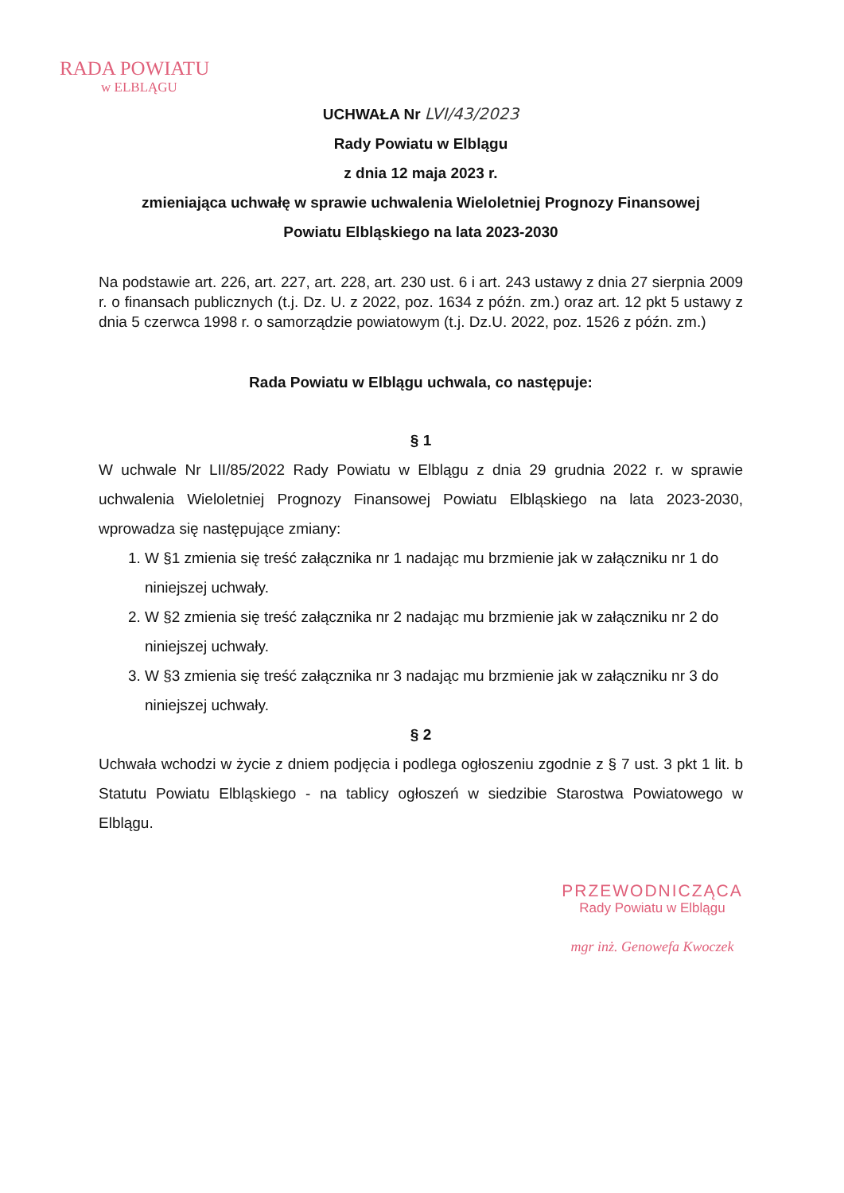RADA POWIATU
w ELBLĄGU
UCHWAŁA Nr LVI/43/2023
Rady Powiatu w Elblągu
z dnia 12 maja 2023 r.
zmieniająca uchwałę w sprawie uchwalenia Wieloletniej Prognozy Finansowej
Powiatu Elbląskiego na lata 2023-2030
Na podstawie art. 226, art. 227, art. 228, art. 230 ust. 6 i art. 243 ustawy z dnia 27 sierpnia 2009 r. o finansach publicznych (t.j. Dz. U. z 2022, poz. 1634 z późn. zm.) oraz art. 12 pkt 5 ustawy z dnia 5 czerwca 1998 r. o samorządzie powiatowym (t.j. Dz.U. 2022, poz. 1526 z późn. zm.)
Rada Powiatu w Elblągu uchwala, co następuje:
§ 1
W uchwale Nr LII/85/2022 Rady Powiatu w Elblągu z dnia 29 grudnia 2022 r. w sprawie uchwalenia Wieloletniej Prognozy Finansowej Powiatu Elbląskiego na lata 2023-2030, wprowadza się następujące zmiany:
1. W §1 zmienia się treść załącznika nr 1 nadając mu brzmienie jak w załączniku nr 1 do niniejszej uchwały.
2. W §2 zmienia się treść załącznika nr 2 nadając mu brzmienie jak w załączniku nr 2 do niniejszej uchwały.
3. W §3 zmienia się treść załącznika nr 3 nadając mu brzmienie jak w załączniku nr 3 do niniejszej uchwały.
§ 2
Uchwała wchodzi w życie z dniem podjęcia i podlega ogłoszeniu zgodnie z § 7 ust. 3 pkt 1 lit. b Statutu Powiatu Elbląskiego - na tablicy ogłoszeń w siedzibie Starostwa Powiatowego w Elblągu.
PRZEWODNICZĄCA
Rady Powiatu w Elblągu
mgr inż. Genowefa Kwoczek